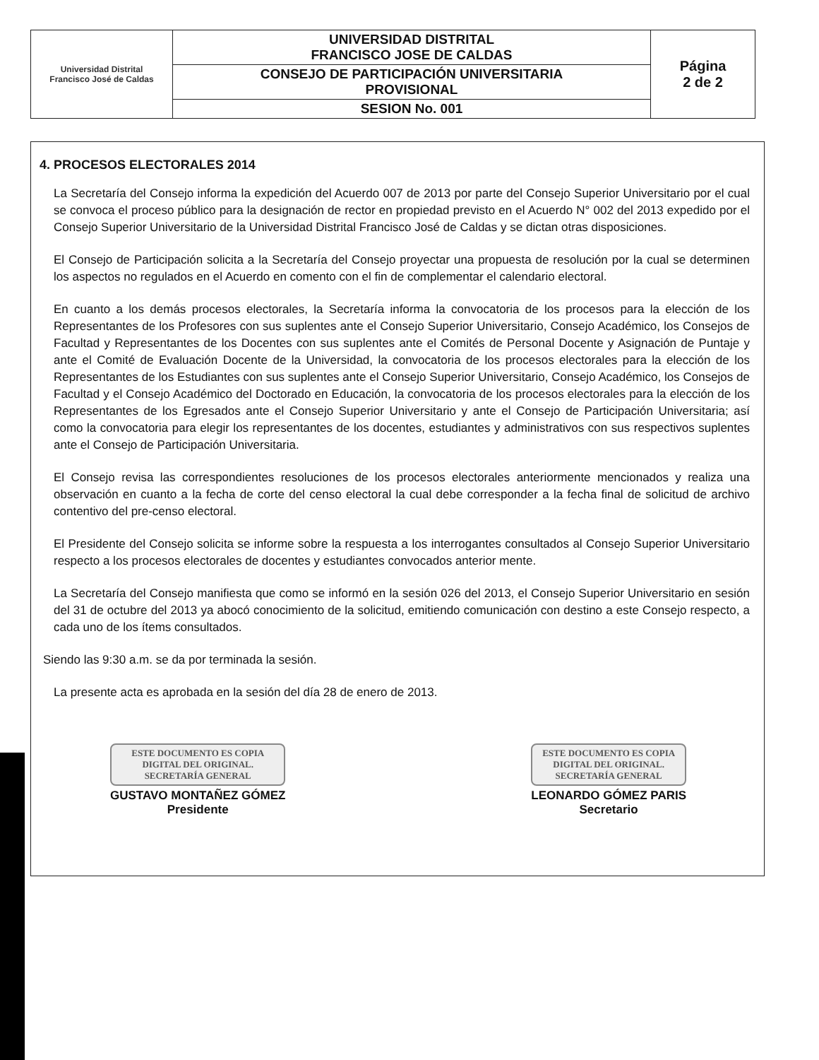| Universidad Distrital Francisco José de Caldas | UNIVERSIDAD DISTRITAL FRANCISCO JOSE DE CALDAS | Página 2 de 2 |
| | CONSEJO DE PARTICIPACIÓN UNIVERSITARIA PROVISIONAL | |
| | SESION No. 001 | |
4. PROCESOS ELECTORALES 2014
La Secretaría del Consejo informa la expedición del Acuerdo 007 de 2013 por parte del Consejo Superior Universitario por el cual se convoca el proceso público para la designación de rector en propiedad previsto en el Acuerdo N° 002 del 2013 expedido por el Consejo Superior Universitario de la Universidad Distrital Francisco José de Caldas y se dictan otras disposiciones.
El Consejo de Participación solicita a la Secretaría del Consejo proyectar una propuesta de resolución por la cual se determinen los aspectos no regulados en el Acuerdo en comento con el fin de complementar el calendario electoral.
En cuanto a los demás procesos electorales, la Secretaría informa la convocatoria de los procesos para la elección de los Representantes de los Profesores con sus suplentes ante el Consejo Superior Universitario, Consejo Académico, los Consejos de Facultad y Representantes de los Docentes con sus suplentes ante el Comités de Personal Docente y Asignación de Puntaje y ante el Comité de Evaluación Docente de la Universidad, la convocatoria de los procesos electorales para la elección de los Representantes de los Estudiantes con sus suplentes ante el Consejo Superior Universitario, Consejo Académico, los Consejos de Facultad y el Consejo Académico del Doctorado en Educación, la convocatoria de los procesos electorales para la elección de los Representantes de los Egresados ante el Consejo Superior Universitario y ante el Consejo de Participación Universitaria; así como la convocatoria para elegir los representantes de los docentes, estudiantes y administrativos con sus respectivos suplentes ante el Consejo de Participación Universitaria.
El Consejo revisa las correspondientes resoluciones de los procesos electorales anteriormente mencionados y realiza una observación en cuanto a la fecha de corte del censo electoral la cual debe corresponder a la fecha final de solicitud de archivo contentivo del pre-censo electoral.
El Presidente del Consejo solicita se informe sobre la respuesta a los interrogantes consultados al Consejo Superior Universitario respecto a los procesos electorales de docentes y estudiantes convocados anterior mente.
La Secretaría del Consejo manifiesta que como se informó en la sesión 026 del 2013, el Consejo Superior Universitario en sesión del 31 de octubre del 2013 ya abocó conocimiento de la solicitud, emitiendo comunicación con destino a este Consejo respecto, a cada uno de los ítems consultados.
Siendo las 9:30 a.m. se da por terminada la sesión.
La presente acta es aprobada en la sesión del día 28 de enero de 2013.
ESTE DOCUMENTO ES COPIA
DIGITAL DEL ORIGINAL.
SECRETARÍA GENERAL
GUSTAVO MONTAÑEZ GÓMEZ
Presidente
ESTE DOCUMENTO ES COPIA
DIGITAL DEL ORIGINAL.
SECRETARÍA GENERAL
LEONARDO GÓMEZ PARIS
Secretario